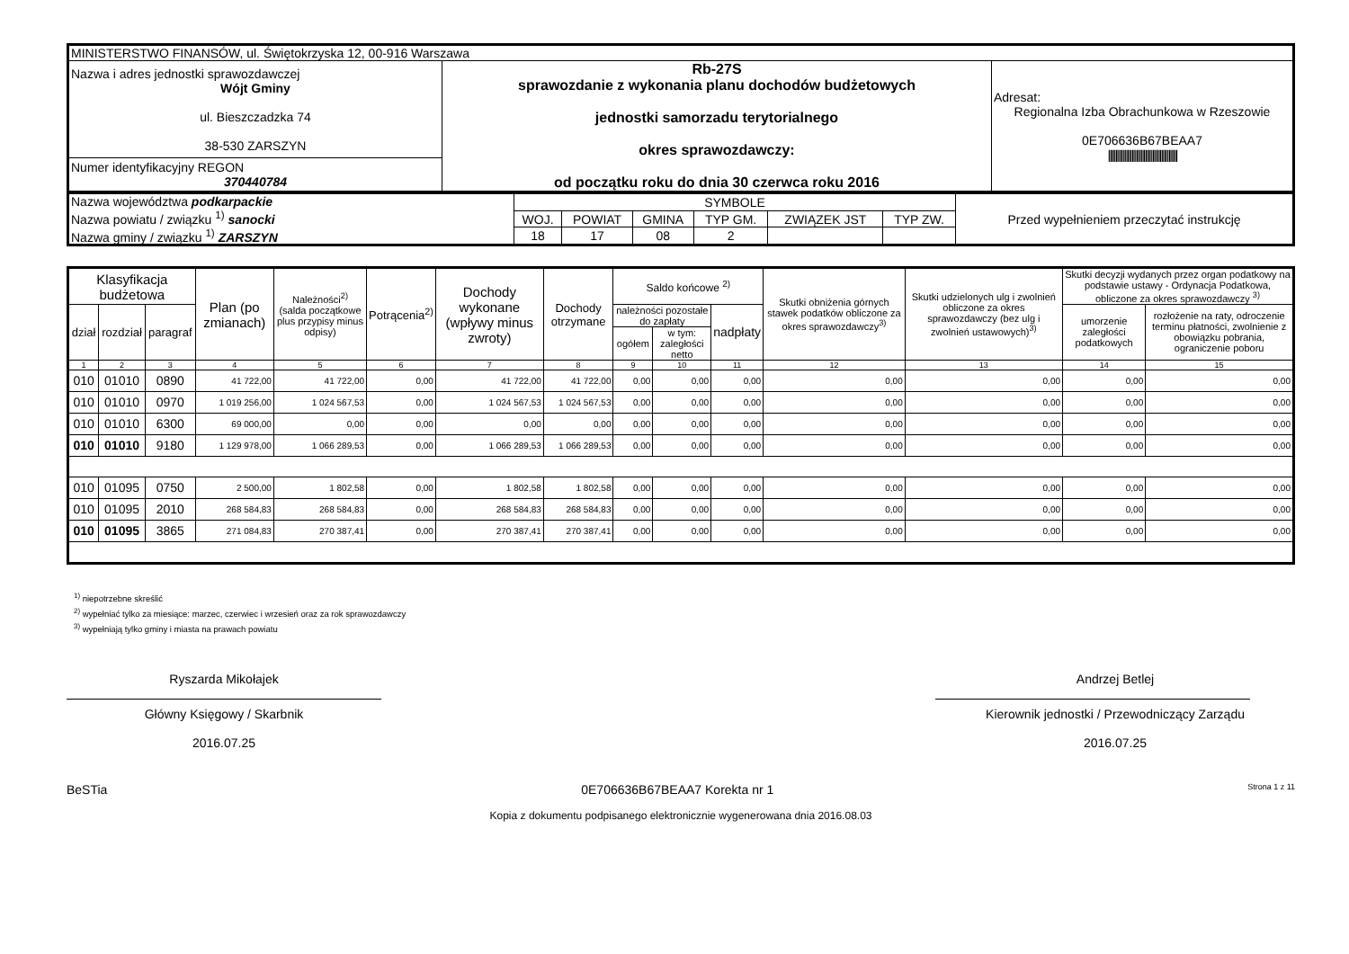| MINISTERSTWO FINANSÓW, ul. Świętokrzyska 12, 00-916 Warszawa | | |
| Nazwa i adres jednostki sprawozdawczej Wójt Gminy ul. Bieszczadzka 74 38-530 ZARSZYN | Rb-27S sprawozdanie z wykonania planu dochodów budżetowych jednostki samorzadu terytorialnego okres sprawozdawczy: od początku roku do dnia 30 czerwca roku 2016 | Adresat: Regionalna Izba Obrachunkowa w Rzeszowie 0E706636B67BEAA7 /////////////////////////////////////////////// |
| Numer identyfikacyjny REGON 370440784 | | |
| Nazwa województwa podkarpackie Nazwa powiatu / związku <sup>1)</sup> sanocki Nazwa gminy / związku <sup>1)</sup> ZARSZYN | SYMBOLE | | | | | | Przed wypełnieniem przeczytać instrukcję |
| | WOJ. | POWIAT | GMINA | TYP GM. | ZWIĄZEK JST | TYP ZW. | |
| | 18 | 17 | 08 | 2 | | | |
| Klasyfikacja budżetowa | | | Plan (po zmianach) | Należności<sup>2)</sup> (salda początkowe plus przypisy minus odpisy) | Potrącenia<sup>2)</sup> | Dochody wykonane (wpływy minus zwroty) | Dochody otrzymane | Saldo końcowe <sup>2)</sup> | | | Skutki obniżenia górnych stawek podatków obliczone za okres sprawozdawczy<sup>3)</sup> | Skutki udzielonych ulg i zwolnień obliczone za okres sprawozdawczy (bez ulg i zwolnień ustawowych)<sup>3)</sup> | Skutki decyzji wydanych przez organ podatkowy na podstawie ustawy - Ordynacja Podatkowa, obliczone za okres sprawozdawczy <sup>3)</sup> | |
| --- | --- | --- | --- | --- | --- | --- | --- | --- | --- | --- | --- | --- | --- | --- |
| dział | rozdział | paragraf | | | | | | należności pozostałe do zapłaty | | nadpłaty | | | umorzenie zaległości podatkowych | rozłożenie na raty, odroczenie terminu płatności, zwolnienie z obowiązku pobrania, ograniczenie poboru |
| | | | | | | | | ogółem | w tym: zaległości netto | | | | | |
| 1 | 2 | 3 | 4 | 5 | 6 | 7 | 8 | 9 | 10 | 11 | 12 | 13 | 14 | 15 |
| 010 | 01010 | 0890 | 41 722,00 | 41 722,00 | 0,00 | 41 722,00 | 41 722,00 | 0,00 | 0,00 | 0,00 | 0,00 | 0,00 | 0,00 | 0,00 |
| 010 | 01010 | 0970 | 1 019 256,00 | 1 024 567,53 | 0,00 | 1 024 567,53 | 1 024 567,53 | 0,00 | 0,00 | 0,00 | 0,00 | 0,00 | 0,00 | 0,00 |
| 010 | 01010 | 6300 | 69 000,00 | 0,00 | 0,00 | 0,00 | 0,00 | 0,00 | 0,00 | 0,00 | 0,00 | 0,00 | 0,00 | 0,00 |
| 010 | 01010 | 9180 | 1 129 978,00 | 1 066 289,53 | 0,00 | 1 066 289,53 | 1 066 289,53 | 0,00 | 0,00 | 0,00 | 0,00 | 0,00 | 0,00 | 0,00 |
| 010 | 01095 | 0750 | 2 500,00 | 1 802,58 | 0,00 | 1 802,58 | 1 802,58 | 0,00 | 0,00 | 0,00 | 0,00 | 0,00 | 0,00 | 0,00 |
| 010 | 01095 | 2010 | 268 584,83 | 268 584,83 | 0,00 | 268 584,83 | 268 584,83 | 0,00 | 0,00 | 0,00 | 0,00 | 0,00 | 0,00 | 0,00 |
| 010 | 01095 | 3865 | 271 084,83 | 270 387,41 | 0,00 | 270 387,41 | 270 387,41 | 0,00 | 0,00 | 0,00 | 0,00 | 0,00 | 0,00 | 0,00 |
<sup>1)</sup> niepotrzebne skreślić
<sup>2)</sup> wypełniać tylko za miesiące: marzec, czerwiec i wrzesień oraz za rok sprawozdawczy
<sup>3)</sup> wypełniają tylko gminy i miasta na prawach powiatu
Ryszarda Mikołajek
Główny Księgowy / Skarbnik
2016.07.25
Andrzej Betlej
Kierownik jednostki / Przewodniczący Zarządu
2016.07.25
BeSTia 0E706636B67BEAA7 Korekta nr 1 Strona 1 z 11
Kopia z dokumentu podpisanego elektronicznie wygenerowana dnia 2016.08.03